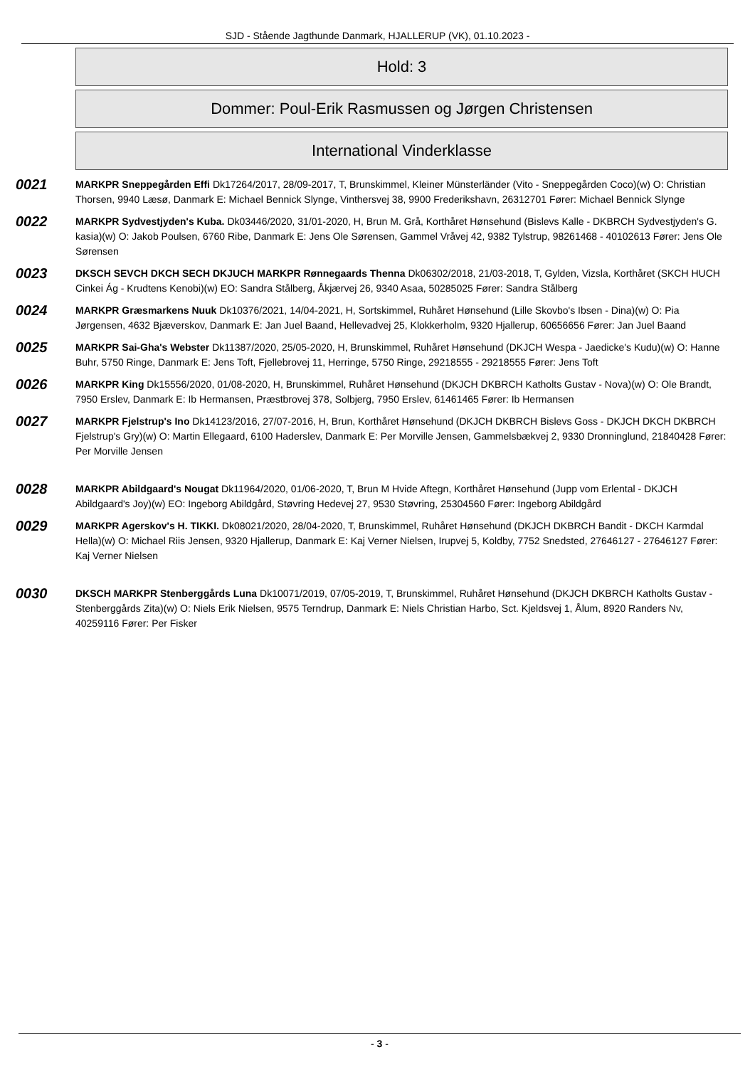SJD - Stående Jagthunde Danmark, HJALLERUP (VK), 01.10.2023 -
Hold: 3
Dommer: Poul-Erik Rasmussen og Jørgen Christensen
International Vinderklasse
0021
MARKPR Sneppegården Effi Dk17264/2017, 28/09-2017, T, Brunskimmel, Kleiner Münsterländer (Vito - Sneppegården Coco)(w) O: Christian Thorsen, 9940 Læsø, Danmark E: Michael Bennick Slynge, Vinthersvej 38, 9900 Frederikshavn, 26312701 Fører: Michael Bennick Slynge
0022
MARKPR Sydvestjyden's Kuba. Dk03446/2020, 31/01-2020, H, Brun M. Grå, Korthåret Hønsehund (Bislevs Kalle - DKBRCH Sydvestjyden's G. kasia)(w) O: Jakob Poulsen, 6760 Ribe, Danmark E: Jens Ole Sørensen, Gammel Vråvej 42, 9382 Tylstrup, 98261468 - 40102613 Fører: Jens Ole Sørensen
0023
DKSCH SEVCH DKCH SECH DKJUCH MARKPR Rønnegaards Thenna Dk06302/2018, 21/03-2018, T, Gylden, Vizsla, Korthåret (SKCH HUCH Cinkei Ág - Krudtens Kenobi)(w) EO: Sandra Stålberg, Åkjærvej 26, 9340 Asaa, 50285025 Fører: Sandra Stålberg
0024
MARKPR Græsmarkens Nuuk Dk10376/2021, 14/04-2021, H, Sortskimmel, Ruhåret Hønsehund (Lille Skovbo's Ibsen - Dina)(w) O: Pia Jørgensen, 4632 Bjæverskov, Danmark E: Jan Juel Baand, Hellevadvej 25, Klokkerholm, 9320 Hjallerup, 60656656 Fører: Jan Juel Baand
0025
MARKPR Sai-Gha's Webster Dk11387/2020, 25/05-2020, H, Brunskimmel, Ruhåret Hønsehund (DKJCH Wespa - Jaedicke's Kudu)(w) O: Hanne Buhr, 5750 Ringe, Danmark E: Jens Toft, Fjellebrovej 11, Herringe, 5750 Ringe, 29218555 - 29218555 Fører: Jens Toft
0026
MARKPR King Dk15556/2020, 01/08-2020, H, Brunskimmel, Ruhåret Hønsehund (DKJCH DKBRCH Katholts Gustav - Nova)(w) O: Ole Brandt, 7950 Erslev, Danmark E: Ib Hermansen, Præstbrovej 378, Solbjerg, 7950 Erslev, 61461465 Fører: Ib Hermansen
0027
MARKPR Fjelstrup's Ino Dk14123/2016, 27/07-2016, H, Brun, Korthåret Hønsehund (DKJCH DKBRCH Bislevs Goss - DKJCH DKCH DKBRCH Fjelstrup's Gry)(w) O: Martin Ellegaard, 6100 Haderslev, Danmark E: Per Morville Jensen, Gammelsbækvej 2, 9330 Dronninglund, 21840428 Fører: Per Morville Jensen
0028
MARKPR Abildgaard's Nougat Dk11964/2020, 01/06-2020, T, Brun M Hvide Aftegn, Korthåret Hønsehund (Jupp vom Erlental - DKJCH Abildgaard's Joy)(w) EO: Ingeborg Abildgård, Støvring Hedevej 27, 9530 Støvring, 25304560 Fører: Ingeborg Abildgård
0029
MARKPR Agerskov's H. TIKKI. Dk08021/2020, 28/04-2020, T, Brunskimmel, Ruhåret Hønsehund (DKJCH DKBRCH Bandit - DKCH Karmdal Hella)(w) O: Michael Riis Jensen, 9320 Hjallerup, Danmark E: Kaj Verner Nielsen, Irupvej 5, Koldby, 7752 Snedsted, 27646127 - 27646127 Fører: Kaj Verner Nielsen
0030
DKSCH MARKPR Stenberggårds Luna Dk10071/2019, 07/05-2019, T, Brunskimmel, Ruhåret Hønsehund (DKJCH DKBRCH Katholts Gustav - Stenberggårds Zita)(w) O: Niels Erik Nielsen, 9575 Terndrup, Danmark E: Niels Christian Harbo, Sct. Kjeldsvej 1, Ålum, 8920 Randers Nv, 40259116 Fører: Per Fisker
- 3 -